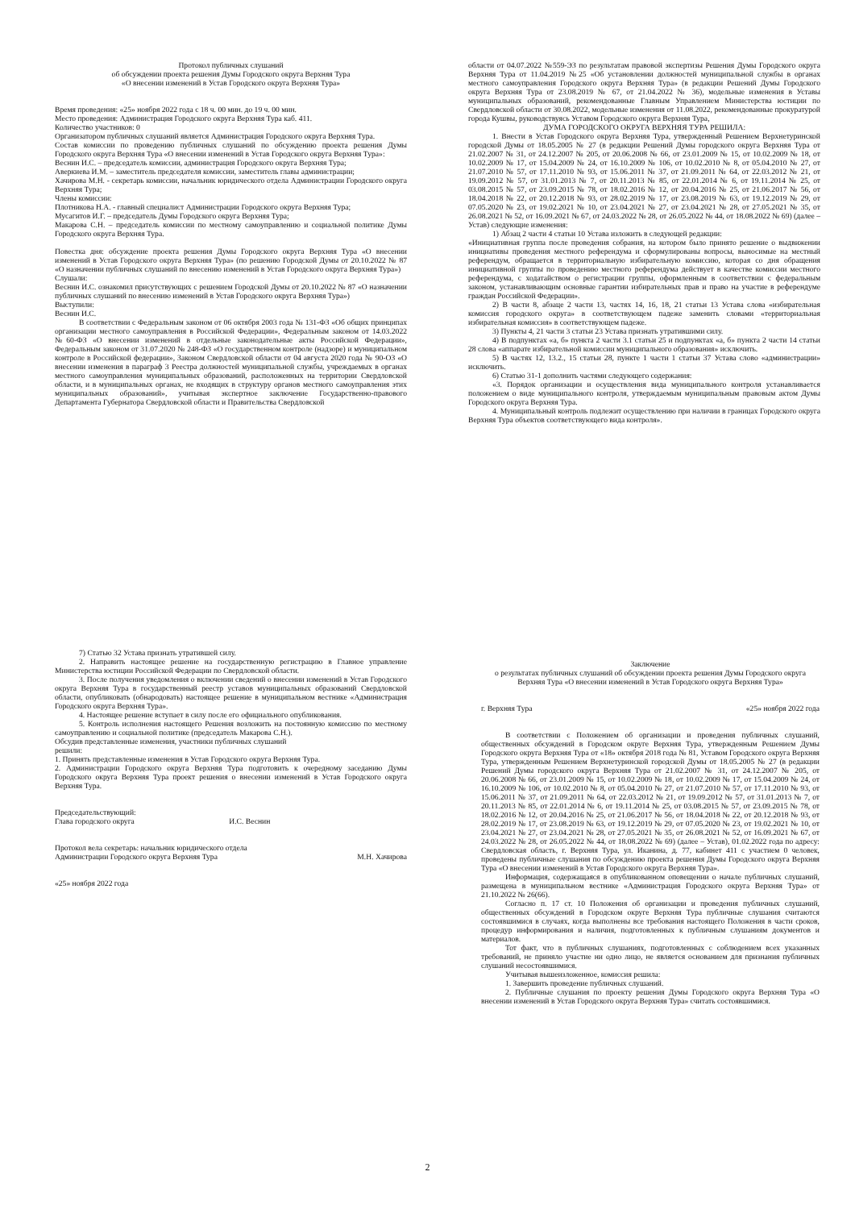Протокол публичных слушаний
об обсуждении проекта решения Думы Городского округа Верхняя Тура
«О внесении изменений в Устав Городского округа Верхняя Тура»
Время проведения: «25» ноября 2022 года с 18 ч. 00 мин. до 19 ч. 00 мин.
Место проведения: Администрация Городского округа Верхняя Тура каб. 411.
Количество участников: 0
Организатором публичных слушаний является Администрация Городского округа Верхняя Тура.
Состав комиссии по проведению публичных слушаний по обсуждению проекта решения Думы Городского округа Верхняя Тура «О внесении изменений в Устав Городского округа Верхняя Тура»:
Веснин И.С. – председатель комиссии, администрация Городского округа Верхняя Тура;
Аверкиева И.М. – заместитель председателя комиссии, заместитель главы администрации;
Хачирова М.Н. - секретарь комиссии, начальник юридического отдела Администрации Городского округа Верхняя Тура;
Члены комиссии:
Плотникова Н.А. - главный специалист Администрации Городского округа Верхняя Тура;
Мусагитов И.Г. – председатель Думы Городского округа Верхняя Тура;
Макарова С.Н. – председатель комиссии по местному самоуправлению и социальной политике Думы Городского округа Верхняя Тура.
Повестка дня: обсуждение проекта решения Думы Городского округа Верхняя Тура «О внесении изменений в Устав Городского округа Верхняя Тура» (по решению Городской Думы от 20.10.2022 № 87 «О назначении публичных слушаний по внесению изменений в Устав Городского округа Верхняя Тура»)
Слушали:
Веснин И.С. ознакомил присутствующих с решением Городской Думы от 20.10.2022 № 87 «О назначении публичных слушаний по внесению изменений в Устав Городского округа Верхняя Тура»)
Выступили:
Веснин И.С.
В соответствии с Федеральным законом от 06 октября 2003 года № 131-ФЗ «Об общих принципах организации местного самоуправления в Российской Федерации», Федеральным законом от 14.03.2022 №60-ФЗ «О внесении изменений в отдельные законодательные акты Российской Федерации», Федеральным законом от 31.07.2020 № 248-ФЗ «О государственном контроле (надзоре) и муниципальном контроле в Российской федерации», Законом Свердловской области от 04 августа 2020 года № 90-ОЗ «О внесении изменения в параграф 3 Реестра должностей муниципальной службы, учреждаемых в органах местного самоуправления муниципальных образований, расположенных на территории Свердловской области, и в муниципальных органах, не входящих в структуру органов местного самоуправления этих муниципальных образований», учитывая экспертное заключение Государственно-правового Департамента Губернатора Свердловской области и Правительства Свердловской
области от 04.07.2022 №559-ЭЗ по результатам правовой экспертизы Решения Думы Городского округа Верхняя Тура от 11.04.2019 №25 «Об установлении должностей муниципальной службы в органах местного самоуправления Городского округа Верхняя Тура» (в редакции Решений Думы Городского округа Верхняя Тура от 23.08.2019 № 67, от 21.04.2022 № 36), модельные изменения в Уставы муниципальных образований, рекомендованные Главным Управлением Министерства юстиции по Свердловской области от 30.08.2022, модельные изменения от 11.08.2022, рекомендованные прокуратурой города Кушвы, руководствуясь Уставом Городского округа Верхняя Тура,
ДУМА ГОРОДСКОГО ОКРУГА ВЕРХНЯЯ ТУРА РЕШИЛА:
1. Внести в Устав Городского округа Верхняя Тура, утвержденный Решением Верхнетуринской городской Думы от 18.05.2005 № 27 (в редакции Решений Думы городского округа Верхняя Тура от 21.02.2007 № 31, от 24.12.2007 № 205, от 20.06.2008 № 66, от 23.01.2009 № 15, от 10.02.2009 № 18, от 10.02.2009 № 17, от 15.04.2009 № 24, от 16.10.2009 № 106, от 10.02.2010 № 8, от 05.04.2010 № 27, от 21.07.2010 № 57, от 17.11.2010 № 93, от 15.06.2011 № 37, от 21.09.2011 № 64, от 22.03.2012 № 21, от 19.09.2012 № 57, от 31.01.2013 № 7, от 20.11.2013 № 85, от 22.01.2014 № 6, от 19.11.2014 № 25, от 03.08.2015 № 57, от 23.09.2015 № 78, от 18.02.2016 № 12, от 20.04.2016 № 25, от 21.06.2017 № 56, от 18.04.2018 № 22, от 20.12.2018 № 93, от 28.02.2019 № 17, от 23.08.2019 № 63, от 19.12.2019 № 29, от 07.05.2020 № 23, от 19.02.2021 № 10, от 23.04.2021 № 27, от 23.04.2021 № 28, от 27.05.2021 № 35, от 26.08.2021 № 52, от 16.09.2021 № 67, от 24.03.2022 № 28, от 26.05.2022 № 44, от 18.08.2022 № 69) (далее – Устав) следующие изменения:
1) Абзац 2 части 4 статьи 10 Устава изложить в следующей редакции:
«Инициативная группа после проведения собрания, на котором было принято решение о выдвижении инициативы проведения местного референдума и сформулированы вопросы, выносимые на местный референдум, обращается в территориальную избирательную комиссию, которая со дня обращения инициативной группы по проведению местного референдума действует в качестве комиссии местного референдума, с ходатайством о регистрации группы, оформленным в соответствии с федеральным законом, устанавливающим основные гарантии избирательных прав и право на участие в референдуме граждан Российской Федерации».
2) В части 8, абзаце 2 части 13, частях 14, 16, 18, 21 статьи 13 Устава слова «избирательная комиссия городского округа» в соответствующем падеже заменить словами «территориальная избирательная комиссия» в соответствующем падеже.
3) Пункты 4, 21 части 3 статьи 23 Устава признать утратившими силу.
4) В подпунктах «а, б» пункта 2 части 3.1 статьи 25 и подпунктах «а, б» пункта 2 части 14 статьи 28 слова «аппарате избирательной комиссии муниципального образования» исключить.
5) В частях 12, 13.2., 15 статьи 28, пункте 1 части 1 статьи 37 Устава слово «администрации» исключить.
6) Статью 31-1 дополнить частями следующего содержания:
«3. Порядок организации и осуществления вида муниципального контроля устанавливается положением о виде муниципального контроля, утверждаемым муниципальным правовым актом Думы Городского округа Верхняя Тура.
4. Муниципальный контроль подлежит осуществлению при наличии в границах Городского округа Верхняя Тура объектов соответствующего вида контроля».
7) Статью 32 Устава признать утратившей силу.
2. Направить настоящее решение на государственную регистрацию в Главное управление Министерства юстиции Российской Федерации по Свердловской области.
3. После получения уведомления о включении сведений о внесении изменений в Устав Городского округа Верхняя Тура в государственный реестр уставов муниципальных образований Свердловской области, опубликовать (обнародовать) настоящее решение в муниципальном вестнике «Администрация Городского округа Верхняя Тура».
4. Настоящее решение вступает в силу после его официального опубликования.
5. Контроль исполнения настоящего Решения возложить на постоянную комиссию по местному самоуправлению и социальной политике (председатель Макарова С.Н.).
Обсудив представленные изменения, участники публичных слушаний
решили:
1. Принять представленные изменения в Устав Городского округа Верхняя Тура.
2. Администрации Городского округа Верхняя Тура подготовить к очередному заседанию Думы Городского округа Верхняя Тура проект решения о внесении изменений в Устав Городского округа Верхняя Тура.
Председательствующий:
Глава городского округа И.С. Веснин
Протокол вела секретарь: начальник юридического отдела
Администрации Городского округа Верхняя Тура М.Н. Хачирова
«25» ноября 2022 года
Заключение
о результатах публичных слушаний об обсуждении проекта решения Думы Городского округа Верхняя Тура «О внесении изменений в Устав Городского округа Верхняя Тура»
г. Верхняя Тура «25» ноября 2022 года
В соответствии с Положением об организации и проведения публичных слушаний, общественных обсуждений в Городском округе Верхняя Тура, утвержденным Решением Думы Городского округа Верхняя Тура от «18» октября 2018 года № 81, Уставом Городского округа Верхняя Тура, утвержденным Решением Верхнетуринской городской Думы от 18.05.2005 № 27 (в редакции Решений Думы городского округа Верхняя Тура от 21.02.2007 № 31, от 24.12.2007 № 205, от 20.06.2008 № 66, от 23.01.2009 № 15, от 10.02.2009 № 18, от 10.02.2009 № 17, от 15.04.2009 № 24, от 16.10.2009 № 106, от 10.02.2010 № 8, от 05.04.2010 № 27, от 21.07.2010 № 57, от 17.11.2010 № 93, от 15.06.2011 № 37, от 21.09.2011 № 64, от 22.03.2012 № 21, от 19.09.2012 № 57, от 31.01.2013 № 7, от 20.11.2013 № 85, от 22.01.2014 № 6, от 19.11.2014 № 25, от 03.08.2015 № 57, от 23.09.2015 № 78, от 18.02.2016 № 12, от 20.04.2016 № 25, от 21.06.2017 № 56, от 18.04.2018 № 22, от 20.12.2018 № 93, от 28.02.2019 № 17, от 23.08.2019 № 63, от 19.12.2019 № 29, от 07.05.2020 № 23, от 19.02.2021 № 10, от 23.04.2021 № 27, от 23.04.2021 № 28, от 27.05.2021 № 35, от 26.08.2021 № 52, от 16.09.2021 № 67, от 24.03.2022 № 28, от 26.05.2022 № 44, от 18.08.2022 № 69) (далее – Устав), 01.02.2022 года по адресу: Свердловская область, г. Верхняя Тура, ул. Иканина, д. 77, кабинет 411 с участием 0 человек, проведены публичные слушания по обсуждению проекта решения Думы Городского округа Верхняя Тура «О внесении изменений в Устав Городского округа Верхняя Тура».
Информация, содержащаяся в опубликованном оповещении о начале публичных слушаний, размещена в муниципальном вестнике «Администрация Городского округа Верхняя Тура» от 21.10.2022 № 26(66).
Согласно п. 17 ст. 10 Положения об организации и проведения публичных слушаний, общественных обсуждений в Городском округе Верхняя Тура публичные слушания считаются состоявшимися в случаях, когда выполнены все требования настоящего Положения в части сроков, процедур информирования и наличия, подготовленных к публичным слушаниям документов и материалов.
Тот факт, что в публичных слушаниях, подготовленных с соблюдением всех указанных требований, не приняло участие ни одно лицо, не является основанием для признания публичных слушаний несостоявшимися.
Учитывая вышеизложенное, комиссия решила:
1. Завершить проведение публичных слушаний.
2. Публичные слушания по проекту решения Думы Городского округа Верхняя Тура «О внесении изменений в Устав Городского округа Верхняя Тура» считать состоявшимися.
2